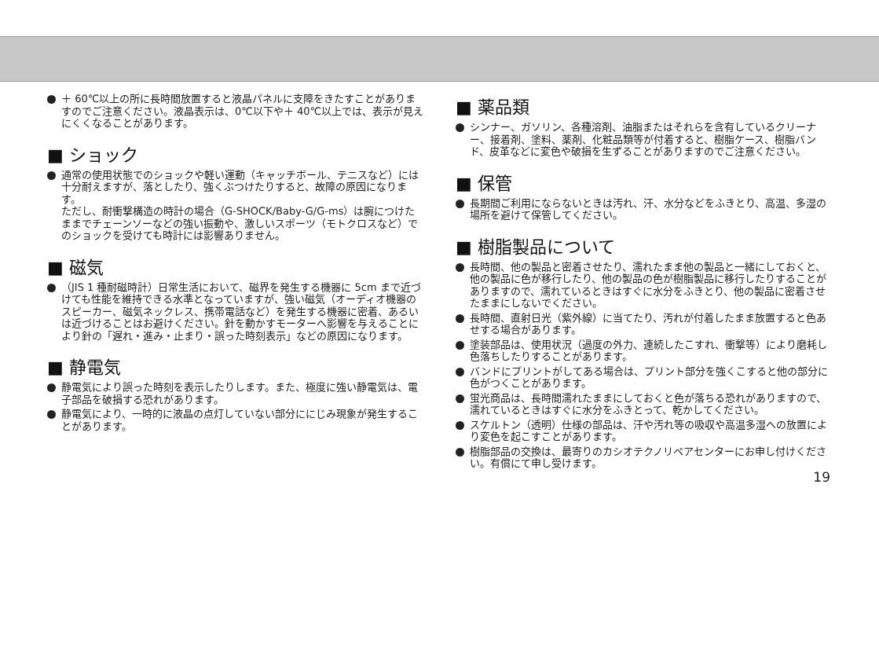＋ 60℃以上の所に長時間放置すると液晶パネルに支障をきたすことがありますのでご注意ください。液晶表示は、0℃以下や＋ 40℃以上では、表示が見えにくくなることがあります。
■ ショック
通常の使用状態でのショックや軽い運動（キャッチボール、テニスなど）には十分耐えますが、落としたり、強くぶつけたりすると、故障の原因になります。
ただし、耐衝撃構造の時計の場合（G-SHOCK/Baby-G/G-ms）は腕につけたままでチェーンソーなどの強い振動や、激しいスポーツ（モトクロスなど）でのショックを受けても時計には影響ありません。
■ 磁気
（JIS 1 種耐磁時計）日常生活において、磁界を発生する機器に 5cm まで近づけても性能を維持できる水準となっていますが、強い磁気（オーディオ機器のスピーカー、磁気ネックレス、携帯電話など）を発生する機器に密着、あるいは近づけることはお避けください。針を動かすモーターへ影響を与えることにより針の「遅れ・進み・止まり・誤った時刻表示」などの原因になります。
■ 静電気
静電気により誤った時刻を表示したりします。また、極度に強い静電気は、電子部品を破損する恐れがあります。
静電気により、一時的に液晶の点灯していない部分ににじみ現象が発生することがあります。
■ 薬品類
シンナー、ガソリン、各種溶剤、油脂またはそれらを含有しているクリーナー、接着剤、塗料、薬剤、化粧品類等が付着すると、樹脂ケース、樹脂バンド、皮革などに変色や破損を生ずることがありますのでご注意ください。
■ 保管
長期間ご利用にならないときは汚れ、汗、水分などをふきとり、高温、多湿の場所を避けて保管してください。
■ 樹脂製品について
長時間、他の製品と密着させたり、濡れたまま他の製品と一緒にしておくと、他の製品に色が移行したり、他の製品の色が樹脂製品に移行したりすることがありますので、濡れているときはすぐに水分をふきとり、他の製品に密着させたままにしないでください。
長時間、直射日光（紫外線）に当てたり、汚れが付着したまま放置すると色あせする場合があります。
塗装部品は、使用状況（過度の外力、連続したこすれ、衝撃等）により磨耗し色落ちしたりすることがあります。
バンドにプリントがしてある場合は、プリント部分を強くこすると他の部分に色がつくことがあります。
蛍光商品は、長時間濡れたままにしておくと色が落ちる恐れがありますので、濡れているときはすぐに水分をふきとって、乾かしてください。
スケルトン（透明）仕様の部品は、汗や汚れ等の吸収や高温多湿への放置により変色を起こすことがあります。
樹脂部品の交換は、最寄りのカシオテクノリペアセンターにお申し付けください。有償にて申し受けます。
19